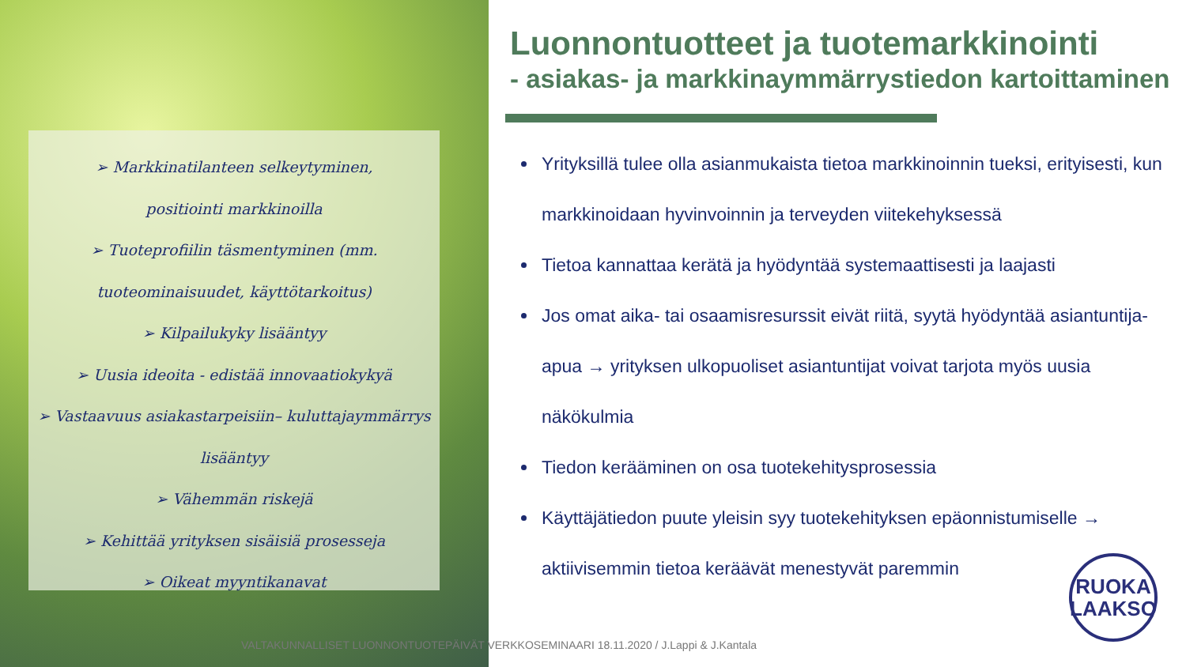➢ Markkinatilanteen selkeytyminen,
positiointi markkinoilla
➢ Tuoteprofiilin täsmentyminen (mm.
tuoteominaisuudet, käyttötarkoitus)
➢ Kilpailukyky lisääntyy
➢ Uusia ideoita - edistää innovaatiokykyä
➢ Vastaavuus asiakastarpeisiin– kuluttajaymmärrys
lisääntyy
➢ Vähemmän riskejä
➢ Kehittää yrityksen sisäisiä prosesseja
➢ Oikeat myyntikanavat
Luonnontuotteet ja tuotemarkkinointi
- asiakas- ja markkinaymmärrystiedon kartoittaminen
Yrityksillä tulee olla asianmukaista tietoa markkinoinnin tueksi, erityisesti, kun markkinoidaan hyvinvoinnin ja terveyden viitekehyksessä
Tietoa kannattaa kerätä ja hyödyntää systemaattisesti ja laajasti
Jos omat aika- tai osaamisresurssit eivät riitä, syytä hyödyntää asiantuntija-apua → yrityksen ulkopuoliset asiantuntijat voivat tarjota myös uusia näkökulmia
Tiedon kerääminen on osa tuotekehitysprosessia
Käyttäjätiedon puute yleisin syy tuotekehityksen epäonnistumiselle → aktiivisemmin tietoa keräävät menestyvät paremmin
RUOKA
LAAKSO
VALTAKUNNALLISET LUONNONTUOTEPÄIVÄT VERKKOSEMINAARI 18.11.2020 / J.Lappi & J.Kantala